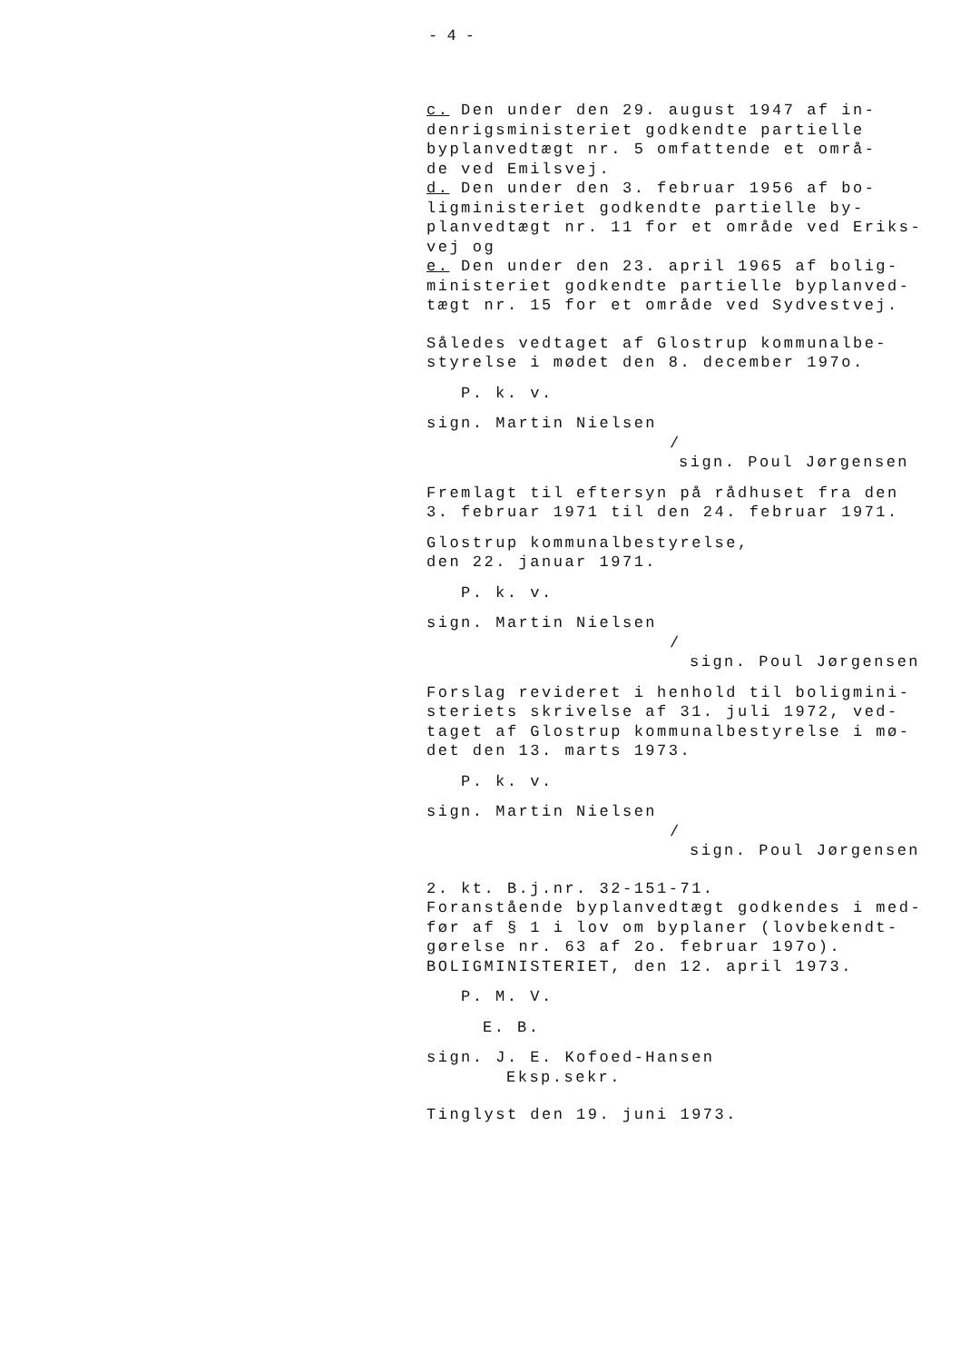- 4 -
c. Den under den 29. august 1947 af in-
denrigsministeriet godkendte partielle
byplanvedtægt nr. 5 omfattende et områ-
de ved Emilsvej.
d. Den under den 3. februar 1956 af bo-
ligministeriet godkendte partielle by-
planvedtægt nr. 11 for et område ved Eriks-
vej og
e. Den under den 23. april 1965 af bolig-
ministeriet godkendte partielle byplanved-
tægt nr. 15 for et område ved Sydvestvej.
Således vedtaget af Glostrup kommunalbe-
styrelse i mødet den 8. december 197o.
P. k. v.
sign. Martin Nielsen
/
sign. Poul Jørgensen
Fremlagt til eftersyn på rådhuset fra den
3. februar 1971 til den 24. februar 1971.
Glostrup kommunalbestyrelse,
den 22. januar 1971.
P. k. v.
sign. Martin Nielsen
/
sign. Poul Jørgensen
Forslag revideret i henhold til boligmini-
steriets skrivelse af 31. juli 1972, ved-
taget af Glostrup kommunalbestyrelse i mø-
det den 13. marts 1973.
P. k. v.
sign. Martin Nielsen
/
sign. Poul Jørgensen
2. kt. B.j.nr. 32-151-71.
Foranstående byplanvedtægt godkendes i med-
før af § 1 i lov om byplaner (lovbekendt-
gørelse nr. 63 af 2o. februar 197o).
BOLIGMINISTERIET, den 12. april 1973.
P. M. V.
E. B.
sign. J. E. Kofoed-Hansen
Eksp.sekr.
Tinglyst den 19. juni 1973.